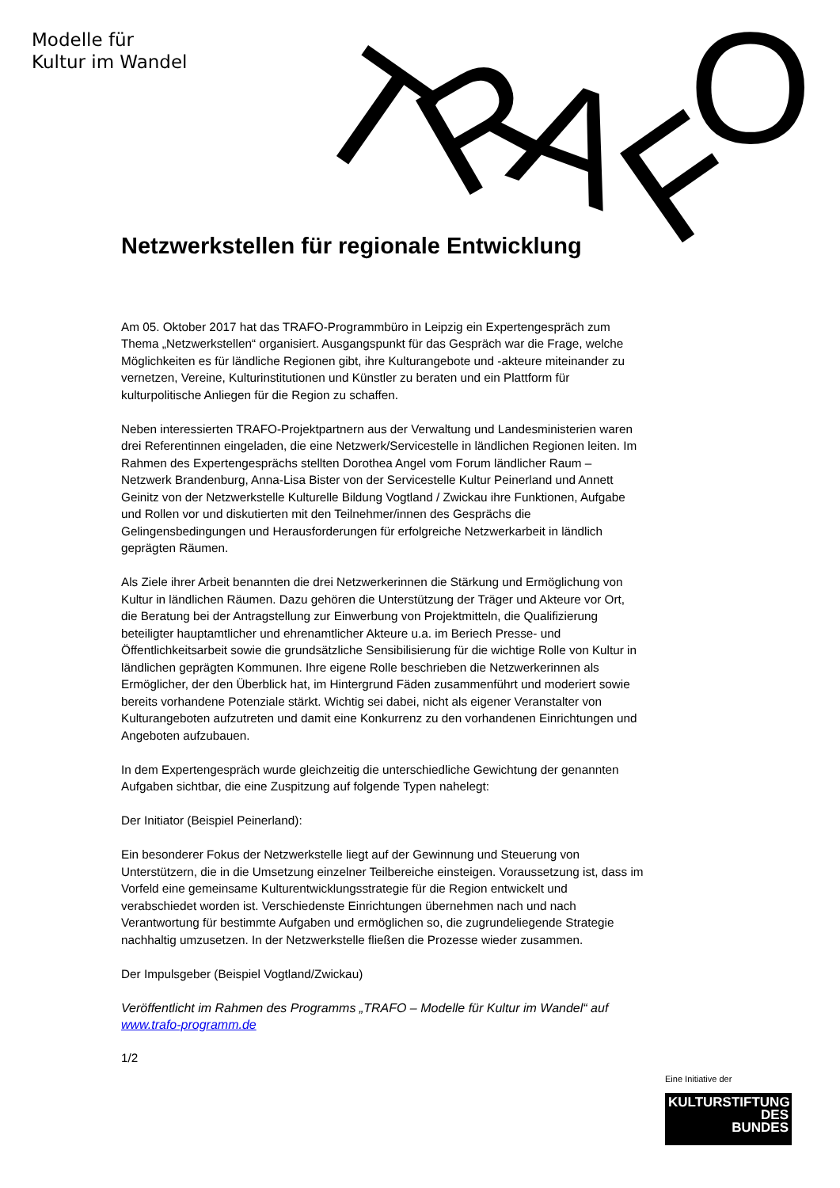Modelle für
Kultur im Wandel
T
R
A
F
O
Netzwerkstellen für regionale Entwicklung
Am 05. Oktober 2017 hat das TRAFO-Programmbüro in Leipzig ein Expertengespräch zum Thema „Netzwerkstellen“ organisiert. Ausgangspunkt für das Gespräch war die Frage, welche Möglichkeiten es für ländliche Regionen gibt, ihre Kulturangebote und -akteure miteinander zu vernetzen, Vereine, Kulturinstitutionen und Künstler zu beraten und ein Plattform für kulturpolitische Anliegen für die Region zu schaffen.
Neben interessierten TRAFO-Projektpartnern aus der Verwaltung und Landesministerien waren drei Referentinnen eingeladen, die eine Netzwerk/Servicestelle in ländlichen Regionen leiten. Im Rahmen des Expertengesprächs stellten Dorothea Angel vom Forum ländlicher Raum – Netzwerk Brandenburg, Anna-Lisa Bister von der Servicestelle Kultur Peinerland und Annett Geinitz von der Netzwerkstelle Kulturelle Bildung Vogtland / Zwickau ihre Funktionen, Aufgabe und Rollen vor und diskutierten mit den Teilnehmer/innen des Gesprächs die Gelingensbedingungen und Herausforderungen für erfolgreiche Netzwerkarbeit in ländlich geprägten Räumen.
Als Ziele ihrer Arbeit benannten die drei Netzwerkerinnen die Stärkung und Ermöglichung von Kultur in ländlichen Räumen. Dazu gehören die Unterstützung der Träger und Akteure vor Ort, die Beratung bei der Antragstellung zur Einwerbung von Projektmitteln, die Qualifizierung beteiligter hauptamtlicher und ehrenamtlicher Akteure u.a. im Beriech Presse- und Öffentlichkeitsarbeit sowie die grundsätzliche Sensibilisierung für die wichtige Rolle von Kultur in ländlichen geprägten Kommunen. Ihre eigene Rolle beschrieben die Netzwerkerinnen als Ermöglicher, der den Überblick hat, im Hintergrund Fäden zusammenführt und moderiert sowie bereits vorhandene Potenziale stärkt. Wichtig sei dabei, nicht als eigener Veranstalter von Kulturangeboten aufzutreten und damit eine Konkurrenz zu den vorhandenen Einrichtungen und Angeboten aufzubauen.
In dem Expertengespräch wurde gleichzeitig die unterschiedliche Gewichtung der genannten Aufgaben sichtbar, die eine Zuspitzung auf folgende Typen nahelegt:
Der Initiator (Beispiel Peinerland):
Ein besonderer Fokus der Netzwerkstelle liegt auf der Gewinnung und Steuerung von Unterstützern, die in die Umsetzung einzelner Teilbereiche einsteigen. Voraussetzung ist, dass im Vorfeld eine gemeinsame Kulturentwicklungsstrategie für die Region entwickelt und verabschiedet worden ist. Verschiedenste Einrichtungen übernehmen nach und nach Verantwortung für bestimmte Aufgaben und ermöglichen so, die zugrundeliegende Strategie nachhaltig umzusetzen. In der Netzwerkstelle fließen die Prozesse wieder zusammen.
Der Impulsgeber (Beispiel Vogtland/Zwickau)
Veröffentlicht im Rahmen des Programms „TRAFO – Modelle für Kultur im Wandel“ auf www.trafo-programm.de
1/2
Eine Initiative der
KULTURSTIFTUNG
DES
BUNDES